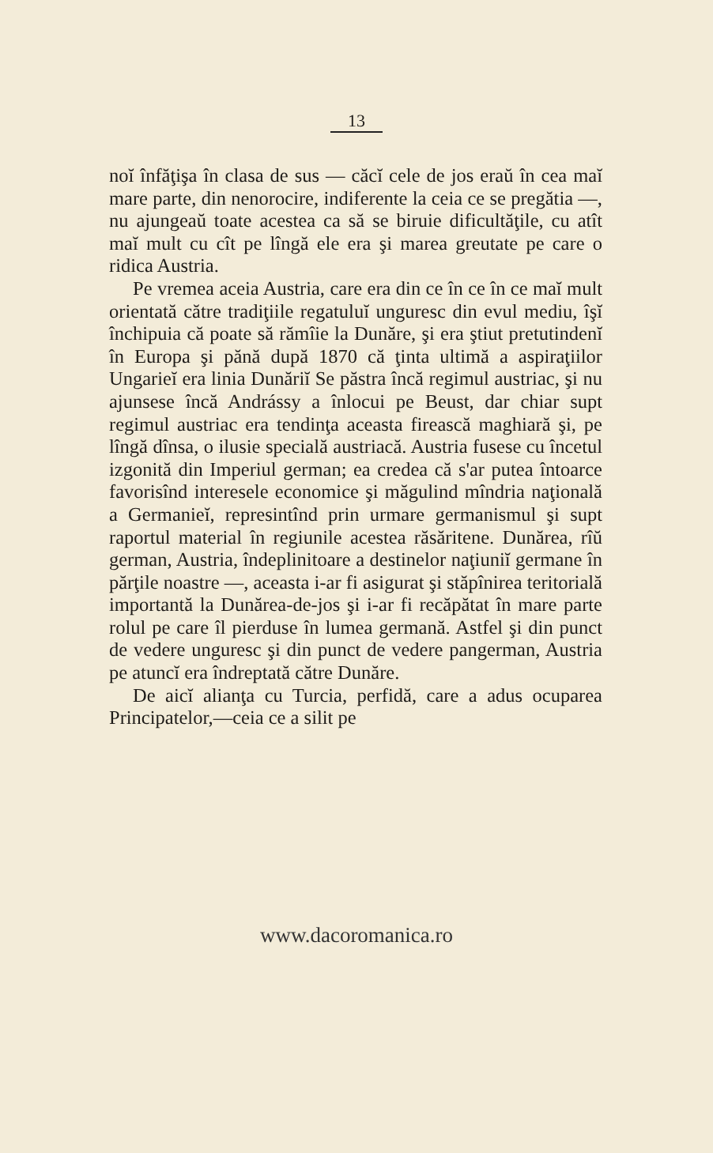13
noĭ înfăţişa în clasa de sus — căcĭ cele de jos eraŭ în cea maĭ mare parte, din nenorocire, indiferente la ceia ce se pregătia —, nu ajungeaŭ toate acestea ca să se biruie dificultăţile, cu atît maĭ mult cu cît pe lîngă ele era şi marea greutate pe care o ridica Austria.
Pe vremea aceia Austria, care era din ce în ce în ce maĭ mult orientată către tradiţiile regatuluĭ unguresc din evul mediu, îşĭ închipuia că poate să rămîie la Dunăre, şi era ştiut pretutindenĭ în Europa şi pănă după 1870 că ţinta ultimă a aspiraţiilor Ungarieĭ era linia Dunăriĭ Se păstra încă regimul austriac, şi nu ajunsese încă Andrássy a înlocui pe Beust, dar chiar supt regimul austriac era tendinţa aceasta firească maghiară şi, pe lîngă dînsa, o ilusie specială austriacă. Austria fusese cu încetul izgonită din Imperiul german; ea credea că s'ar putea întoarce favorisînd interesele economice şi măgulind mîndria naţională a Germanieĭ, represintînd prin urmare germanismul şi supt raportul material în regiunile acestea răsăritene. Dunărea, rîŭ german, Austria, îndeplinitoare a destinelor naţiuniĭ germane în părţile noastre —, aceasta i-ar fi asigurat şi stăpînirea teritorială importantă la Dunărea-de-jos şi i-ar fi recăpătat în mare parte rolul pe care îl pierduse în lumea germană. Astfel şi din punct de vedere unguresc şi din punct de vedere pangerman, Austria pe atuncĭ era îndreptată către Dunăre.
De aicĭ alianţa cu Turcia, perfidă, care a adus ocuparea Principatelor,—ceia ce a silit pe
www.dacoromanica.ro